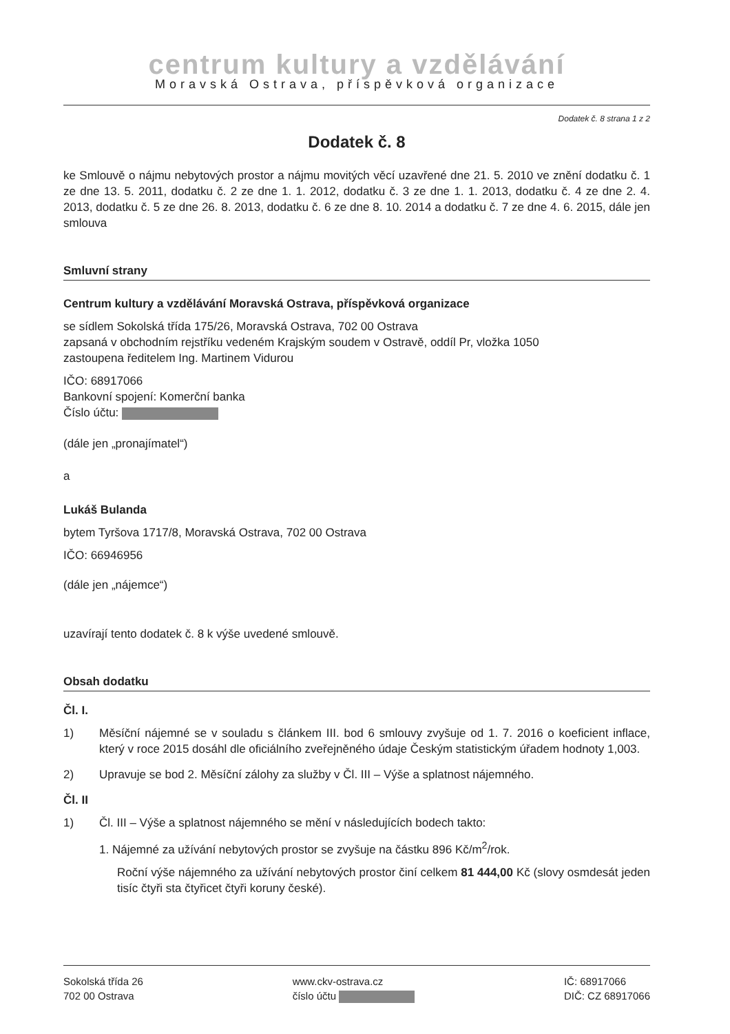centrum kultury a vzdělávání
Moravská Ostrava, příspěvková organizace
Dodatek č. 8 strana 1 z 2
Dodatek č. 8
ke Smlouvě o nájmu nebytových prostor a nájmu movitých věcí uzavřené dne 21. 5. 2010 ve znění dodatku č. 1 ze dne 13. 5. 2011, dodatku č. 2 ze dne 1. 1. 2012, dodatku č. 3 ze dne 1. 1. 2013, dodatku č. 4 ze dne 2. 4. 2013, dodatku č. 5 ze dne 26. 8. 2013, dodatku č. 6 ze dne 8. 10. 2014 a dodatku č. 7 ze dne 4. 6. 2015, dále jen smlouva
Smluvní strany
Centrum kultury a vzdělávání Moravská Ostrava, příspěvková organizace
se sídlem Sokolská třída 175/26, Moravská Ostrava, 702 00 Ostrava
zapsaná v obchodním rejstříku vedeném Krajským soudem v Ostravě, oddíl Pr, vložka 1050
zastoupena ředitelem Ing. Martinem Vidurou
IČO: 68917066
Bankovní spojení: Komerční banka
Číslo účtu:
(dále jen „pronajímatel“)
a
Lukáš Bulanda
bytem Tyršova 1717/8, Moravská Ostrava, 702 00 Ostrava
IČO: 66946956
(dále jen „nájemce“)
uzavírají tento dodatek č. 8 k výše uvedené smlouvě.
Obsah dodatku
Čl. I.
1) Měsíční nájemné se v souladu s článkem III. bod 6 smlouvy zvyšuje od 1. 7. 2016 o koeficient inflace, který v roce 2015 dosáhl dle oficiálního zveřejněného údaje Českým statistickým úřadem hodnoty 1,003.
2) Upravuje se bod 2. Měsíční zálohy za služby v Čl. III – Výše a splatnost nájemného.
Čl. II
1) Čl. III – Výše a splatnost nájemného se mění v následujících bodech takto:
1. Nájemné za užívání nebytových prostor se zvyšuje na částku 896 Kč/m<sup>2</sup>/rok.
Roční výše nájemného za užívání nebytových prostor činí celkem 81 444,00 Kč (slovy osmdesát jeden tisíc čtyři sta čtyřicet čtyři koruny české).
Sokolská třída 26
702 00 Ostrava
www.ckv-ostrava.cz
číslo účtu
IČ: 68917066
DIČ: CZ 68917066